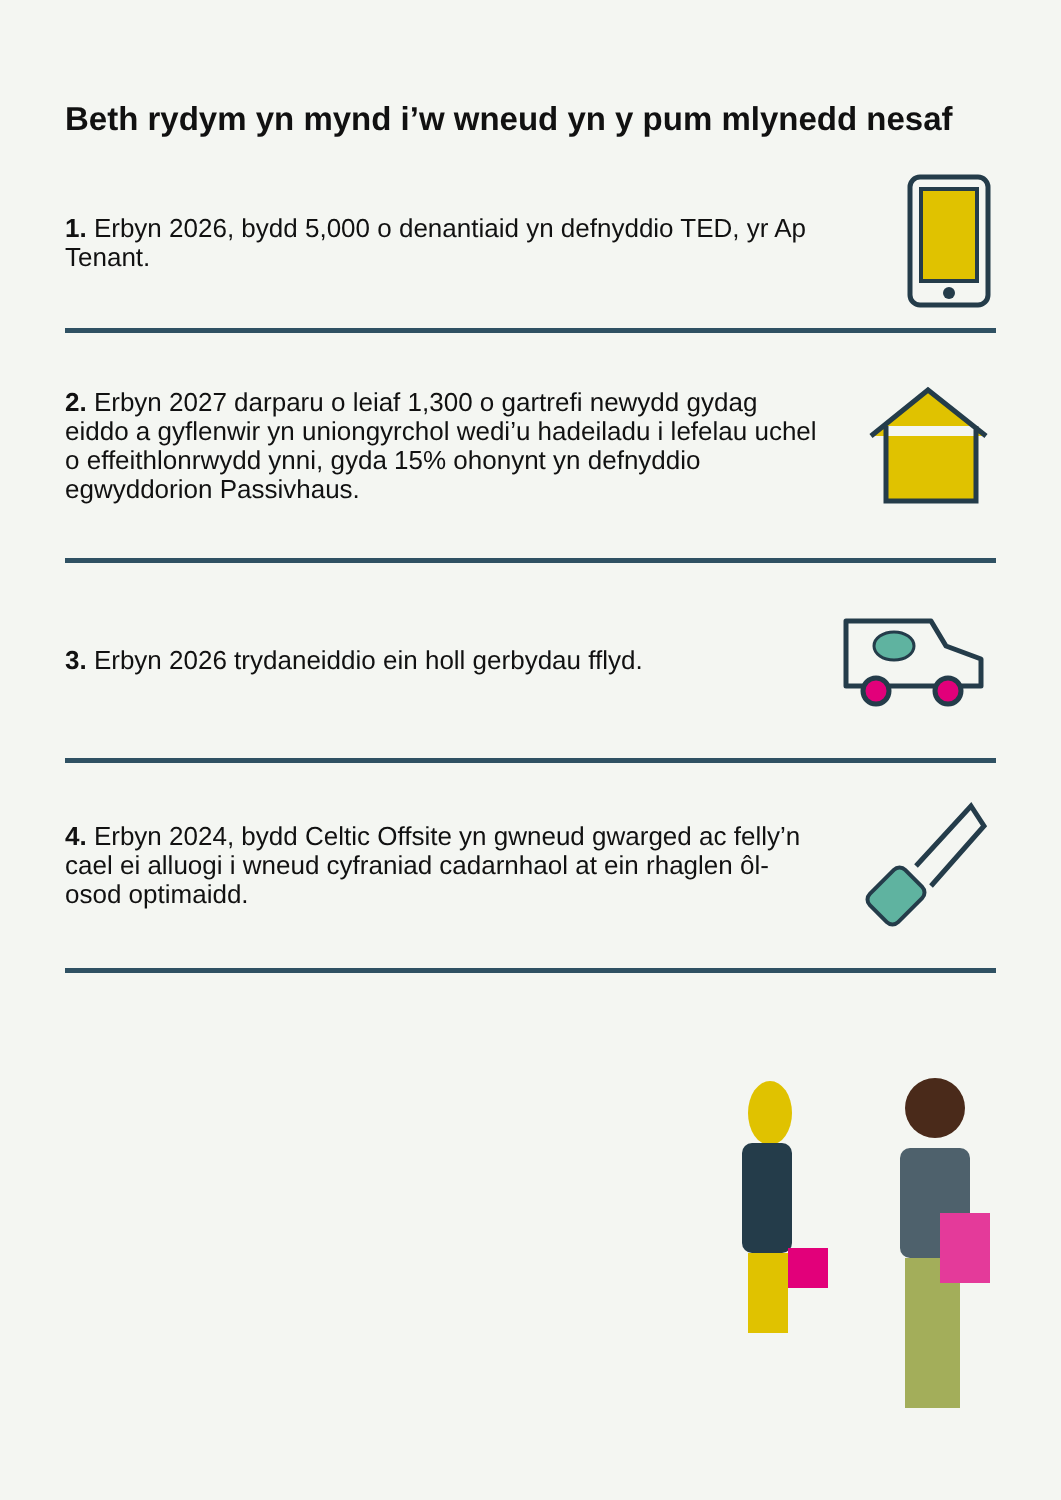Beth rydym yn mynd i’w wneud yn y pum mlynedd nesaf
1. Erbyn 2026, bydd 5,000 o denantiaid yn defnyddio TED, yr Ap Tenant.
2. Erbyn 2027 darparu o leiaf 1,300 o gartrefi newydd gydag eiddo a gyflenwir yn uniongyrchol wedi’u hadeiladu i lefelau uchel o effeithlonrwydd ynni, gyda 15% ohonynt yn defnyddio egwyddorion Passivhaus.
3. Erbyn 2026 trydaneiddio ein holl gerbydau fflyd.
4. Erbyn 2024, bydd Celtic Offsite yn gwneud gwarged ac felly’n cael ei alluogi i wneud cyfraniad cadarnhaol at ein rhaglen ôl-osod optimaidd.